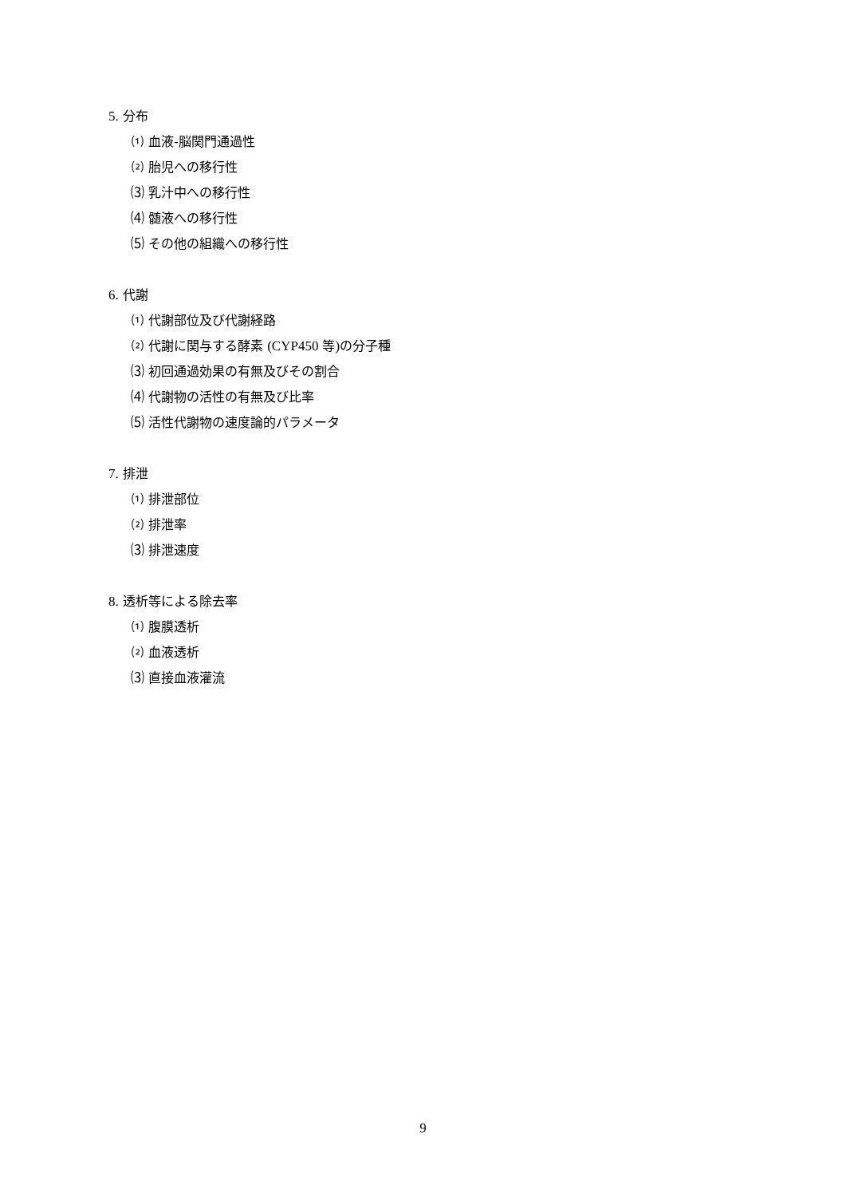5. 分布
⑴ 血液-脳関門通過性
⑵ 胎児への移行性
⑶ 乳汁中への移行性
⑷ 髄液への移行性
⑸ その他の組織への移行性
6. 代謝
⑴ 代謝部位及び代謝経路
⑵ 代謝に関与する酵素 (CYP450 等) の分子種
⑶ 初回通過効果の有無及びその割合
⑷ 代謝物の活性の有無及び比率
⑸ 活性代謝物の速度論的パラメータ
7. 排泄
⑴ 排泄部位
⑵ 排泄率
⑶ 排泄速度
8. 透析等による除去率
⑴ 腹膜透析
⑵ 血液透析
⑶ 直接血液灌流
9